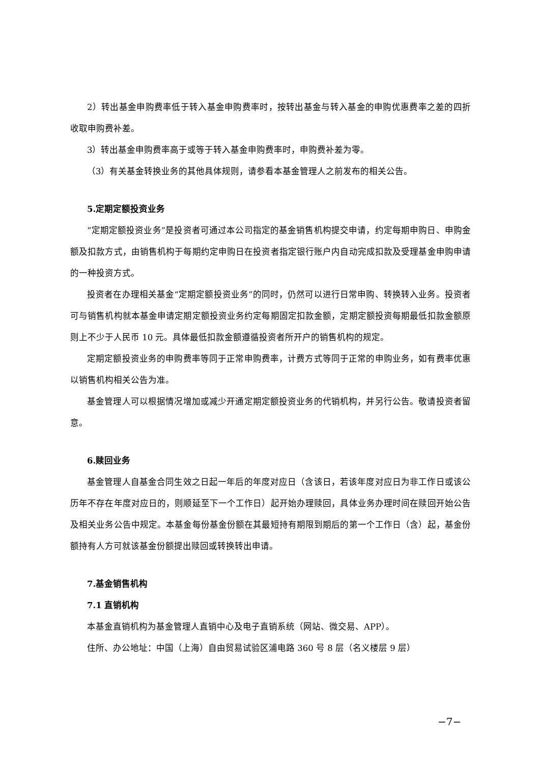2）转出基金申购费率低于转入基金申购费率时，按转出基金与转入基金的申购优惠费率之差的四折收取申购费补差。
3）转出基金申购费率高于或等于转入基金申购费率时，申购费补差为零。
（3）有关基金转换业务的其他具体规则，请参看本基金管理人之前发布的相关公告。
5.定期定额投资业务
“定期定额投资业务”是投资者可通过本公司指定的基金销售机构提交申请，约定每期申购日、申购金额及扣款方式，由销售机构于每期约定申购日在投资者指定银行账户内自动完成扣款及受理基金申购申请的一种投资方式。
投资者在办理相关基金“定期定额投资业务”的同时，仍然可以进行日常申购、转换转入业务。投资者可与销售机构就本基金申请定期定额投资业务约定每期固定扣款金额，定期定额投资每期最低扣款金额原则上不少于人民币 10 元。具体最低扣款金额遵循投资者所开户的销售机构的规定。
定期定额投资业务的申购费率等同于正常申购费率，计费方式等同于正常的申购业务，如有费率优惠以销售机构相关公告为准。
基金管理人可以根据情况增加或减少开通定期定额投资业务的代销机构，并另行公告。敬请投资者留意。
6.赎回业务
基金管理人自基金合同生效之日起一年后的年度对应日（含该日，若该年度对应日为非工作日或该公历年不存在年度对应日的，则顺延至下一个工作日）起开始办理赎回，具体业务办理时间在赎回开始公告及相关业务公告中规定。本基金每份基金份额在其最短持有期限到期后的第一个工作日（含）起，基金份额持有人方可就该基金份额提出赎回或转换转出申请。
7.基金销售机构
7.1 直销机构
本基金直销机构为基金管理人直销中心及电子直销系统（网站、微交易、APP）。
住所、办公地址：中国（上海）自由贸易试验区浦电路 360 号 8 层（名义楼层 9 层）
−7−